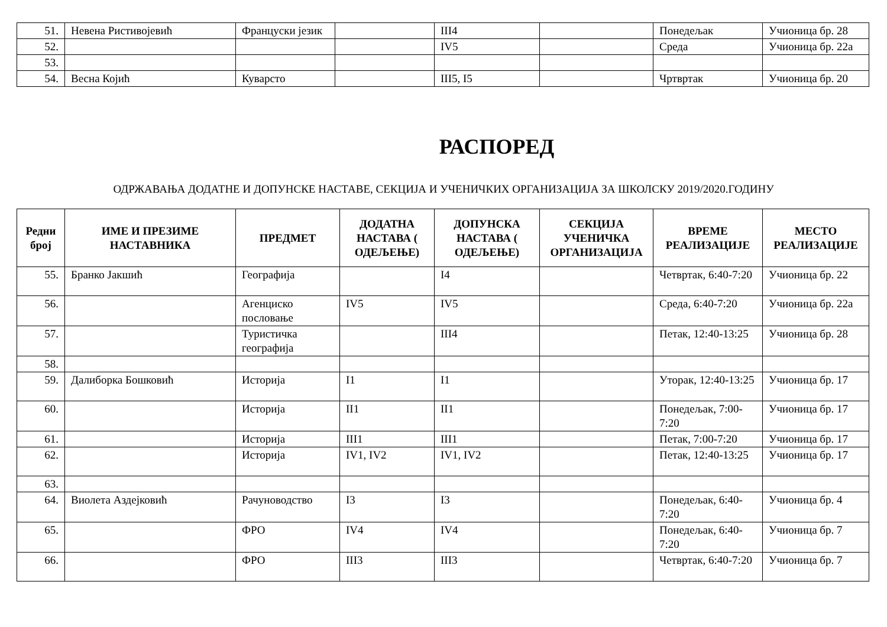| 51. | Невена Ристивојевић | Француски језик | | III4 | | Понедељак | Учионица бр. 28 |
| 52. | | | | IV5 | | Среда | Учионица бр. 22а |
| 53. | | | | | | | |
| 54. | Весна Којић | Куварсто | | III5, I5 | | Чртвртак | Учионица бр. 20 |
РАСПОРЕД
ОДРЖАВАЊА ДОДАТНЕ И ДОПУНСКЕ НАСТАВЕ, СЕКЦИЈА И УЧЕНИЧКИХ ОРГАНИЗАЦИЈА ЗА ШКОЛСКУ 2019/2020.ГОДИНУ
| Редни број | ИМЕ И ПРЕЗИМЕ НАСТАВНИКА | ПРЕДМЕТ | ДОДАТНА НАСТАВА ( ОДЕЉЕЊЕ) | ДОПУНСКА НАСТАВА ( ОДЕЉЕЊЕ) | СЕКЦИЈА УЧЕНИЧКА ОРГАНИЗАЦИЈА | ВРЕМЕ РЕАЛИЗАЦИЈЕ | МЕСТО РЕАЛИЗАЦИЈЕ |
| --- | --- | --- | --- | --- | --- | --- | --- |
| 55. | Бранко Јакшић | Географија | | I4 | | Четвртак, 6:40-7:20 | Учионица бр. 22 |
| 56. | | Агенциско пословање | IV5 | IV5 | | Среда, 6:40-7:20 | Учионица бр. 22а |
| 57. | | Туристичка географија | | III4 | | Петак, 12:40-13:25 | Учионица бр. 28 |
| 58. | | | | | | | |
| 59. | Далиборка Бошковић | Историја | I1 | I1 | | Уторак, 12:40-13:25 | Учионица бр. 17 |
| 60. | | Историја | II1 | II1 | | Понедељак, 7:00-7:20 | Учионица бр. 17 |
| 61. | | Историја | III1 | III1 | | Петак, 7:00-7:20 | Учионица бр. 17 |
| 62. | | Историја | IV1, IV2 | IV1, IV2 | | Петак, 12:40-13:25 | Учионица бр. 17 |
| 63. | | | | | | | |
| 64. | Виолета Аздејковић | Рачуноводство | I3 | I3 | | Понедељак, 6:40-7:20 | Учионица бр. 4 |
| 65. | | ФРО | IV4 | IV4 | | Понедељак, 6:40-7:20 | Учионица бр. 7 |
| 66. | | ФРО | III3 | III3 | | Четвртак, 6:40-7:20 | Учионица бр. 7 |